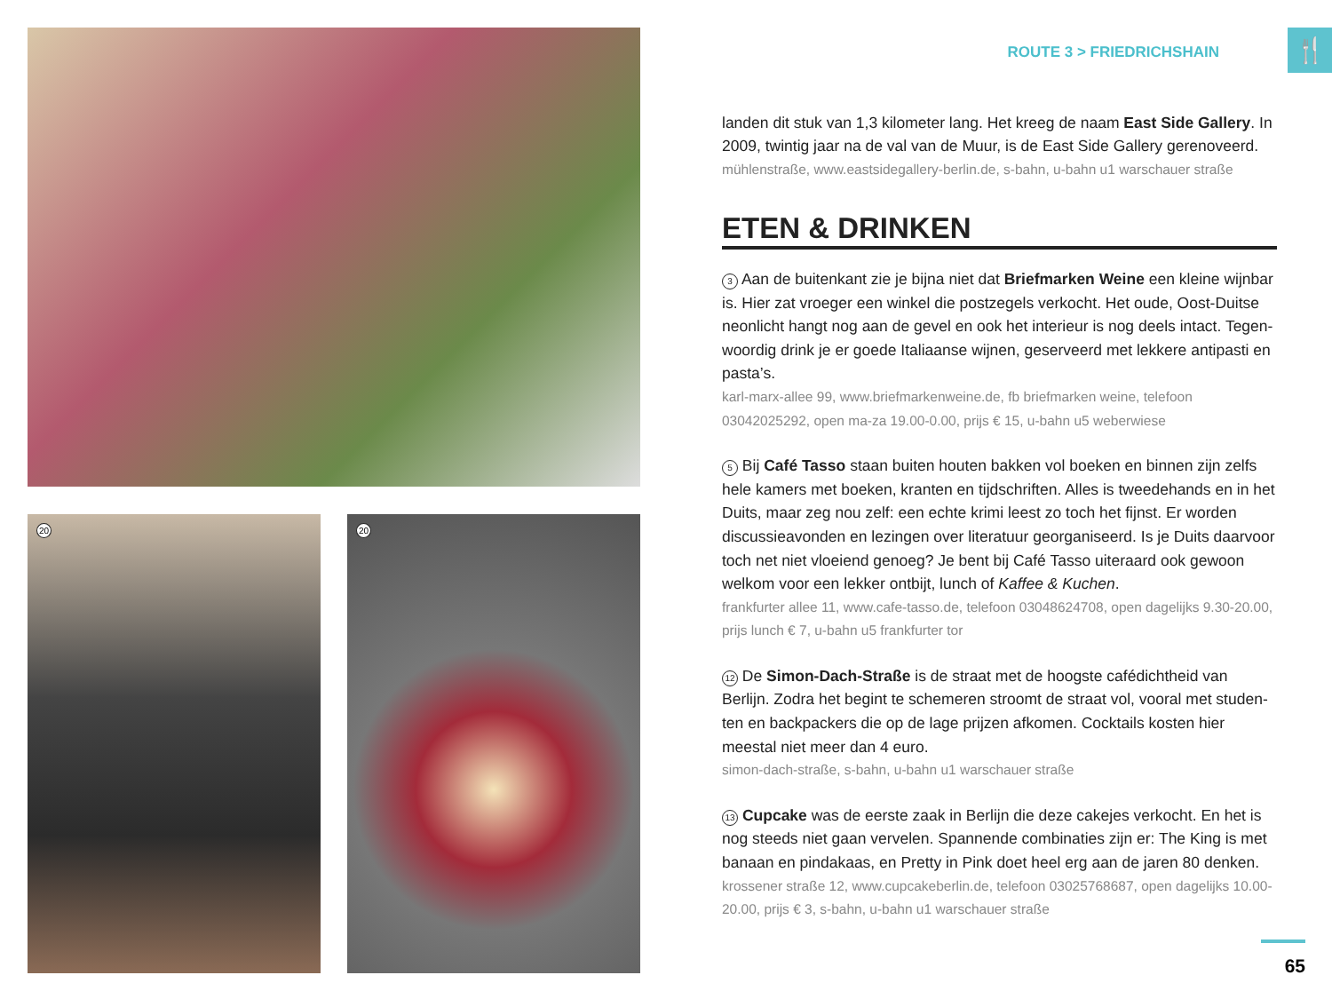20 20 🍴
ROUTE 3 > FRIEDRICHSHAIN
landen dit stuk van 1,3 kilometer lang. Het kreeg de naam East Side Gallery. In 2009, twintig jaar na de val van de Muur, is de East Side Gallery gerenoveerd.
mühlenstraße, www.eastsidegallery-berlin.de, s-bahn, u-bahn u1 warschauer straße
ETEN & DRINKEN
3 Aan de buitenkant zie je bijna niet dat Briefmarken Weine een kleine wijnbar is. Hier zat vroeger een winkel die postzegels verkocht. Het oude, Oost-Duitse neonlicht hangt nog aan de gevel en ook het interieur is nog deels intact. Tegen­woordig drink je er goede Italiaanse wijnen, geserveerd met lekkere antipasti en pasta’s.
karl-marx-allee 99, www.briefmarkenweine.de, fb briefmarken weine, telefoon 03042025292, open ma-za 19.00-0.00, prijs € 15, u-bahn u5 weberwiese
5 Bij Café Tasso staan buiten houten bakken vol boeken en binnen zijn zelfs hele kamers met boeken, kranten en tijdschriften. Alles is tweedehands en in het Duits, maar zeg nou zelf: een echte krimi leest zo toch het fijnst. Er worden discussieavonden en lezingen over literatuur georganiseerd. Is je Duits daar­voor toch net niet vloeiend genoeg? Je bent bij Café Tasso uiteraard ook gewoon welkom voor een lekker ontbijt, lunch of Kaffee & Kuchen.
frankfurter allee 11, www.cafe-tasso.de, telefoon 03048624708, open dagelijks 9.30-20.00, prijs lunch € 7, u-bahn u5 frankfurter tor
12 De Simon-Dach-Straße is de straat met de hoogste cafédichtheid van Berlijn. Zodra het begint te schemeren stroomt de straat vol, vooral met studen­ten en backpackers die op de lage prijzen afkomen. Cocktails kosten hier meestal niet meer dan 4 euro.
simon-dach-straße, s-bahn, u-bahn u1 warschauer straße
13 Cupcake was de eerste zaak in Berlijn die deze cakejes verkocht. En het is nog steeds niet gaan vervelen. Spannende combinaties zijn er: The King is met banaan en pindakaas, en Pretty in Pink doet heel erg aan de jaren 80 denken.
krossener straße 12, www.cupcakeberlin.de, telefoon 03025768687, open dagelijks 10.00-20.00, prijs € 3, s-bahn, u-bahn u1 warschauer straße
65